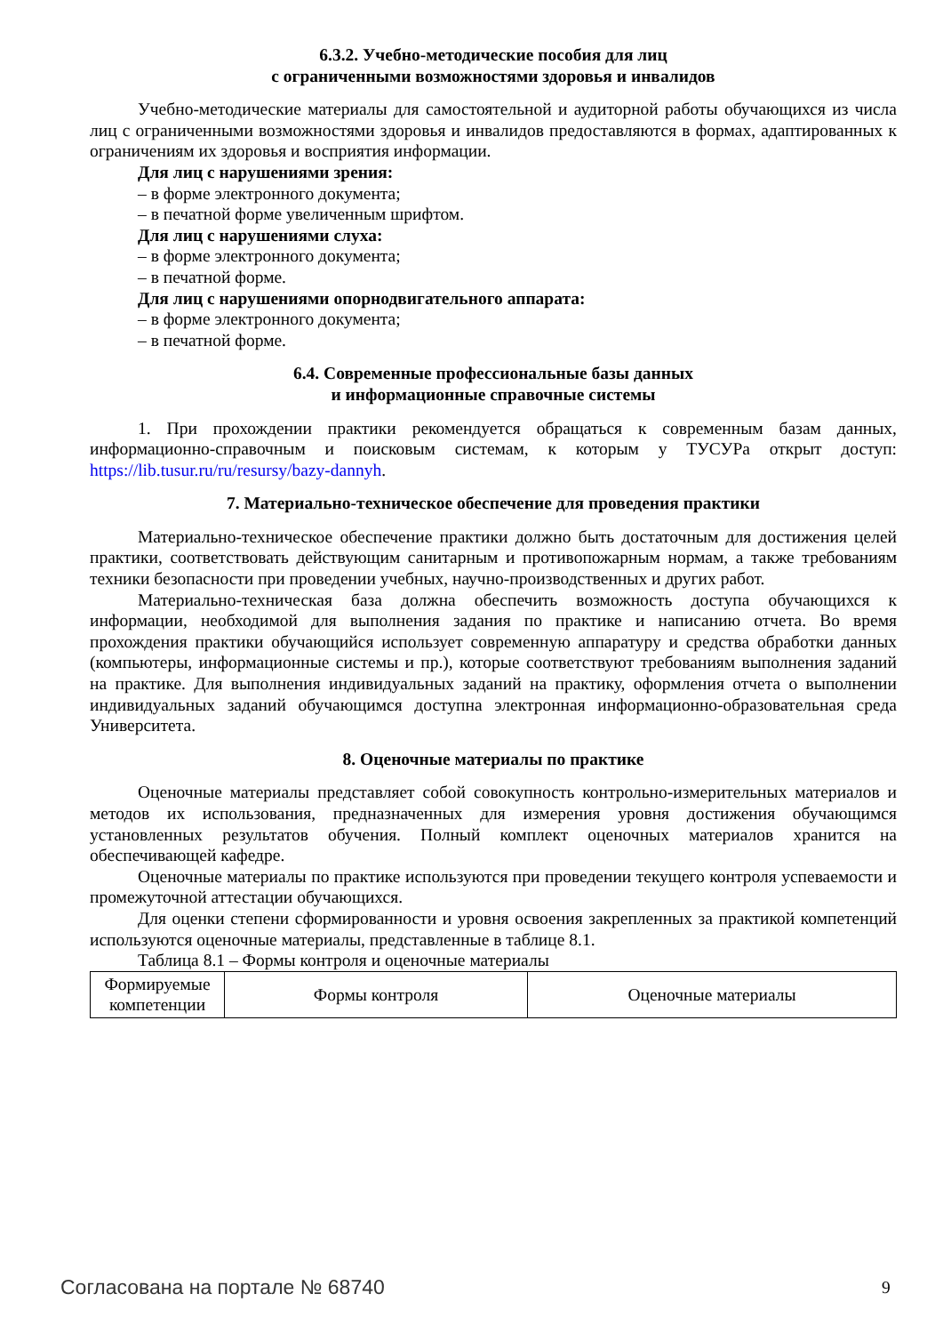6.3.2. Учебно-методические пособия для лиц
с ограниченными возможностями здоровья и инвалидов
Учебно-методические материалы для самостоятельной и аудиторной работы обучающихся из числа лиц с ограниченными возможностями здоровья и инвалидов предоставляются в формах, адаптированных к ограничениям их здоровья и восприятия информации.
Для лиц с нарушениями зрения:
– в форме электронного документа;
– в печатной форме увеличенным шрифтом.
Для лиц с нарушениями слуха:
– в форме электронного документа;
– в печатной форме.
Для лиц с нарушениями опорнодвигательного аппарата:
– в форме электронного документа;
– в печатной форме.
6.4. Современные профессиональные базы данных
и информационные справочные системы
1. При прохождении практики рекомендуется обращаться к современным базам данных, информационно-справочным и поисковым системам, к которым у ТУСУРа открыт доступ: https://lib.tusur.ru/ru/resursy/bazy-dannyh.
7. Материально-техническое обеспечение для проведения практики
Материально-техническое обеспечение практики должно быть достаточным для достижения целей практики, соответствовать действующим санитарным и противопожарным нормам, а также требованиям техники безопасности при проведении учебных, научно-производственных и других работ.
Материально-техническая база должна обеспечить возможность доступа обучающихся к информации, необходимой для выполнения задания по практике и написанию отчета. Во время прохождения практики обучающийся использует современную аппаратуру и средства обработки данных (компьютеры, информационные системы и пр.), которые соответствуют требованиям выполнения заданий на практике. Для выполнения индивидуальных заданий на практику, оформления отчета о выполнении индивидуальных заданий обучающимся доступна электронная информационно-образовательная среда Университета.
8. Оценочные материалы по практике
Оценочные материалы представляет собой совокупность контрольно-измерительных материалов и методов их использования, предназначенных для измерения уровня достижения обучающимся установленных результатов обучения. Полный комплект оценочных материалов хранится на обеспечивающей кафедре.
Оценочные материалы по практике используются при проведении текущего контроля успеваемости и промежуточной аттестации обучающихся.
Для оценки степени сформированности и уровня освоения закрепленных за практикой компетенций используются оценочные материалы, представленные в таблице 8.1.
Таблица 8.1 – Формы контроля и оценочные материалы
| Формируемые компетенции | Формы контроля | Оценочные материалы |
Согласована на портале № 68740 9